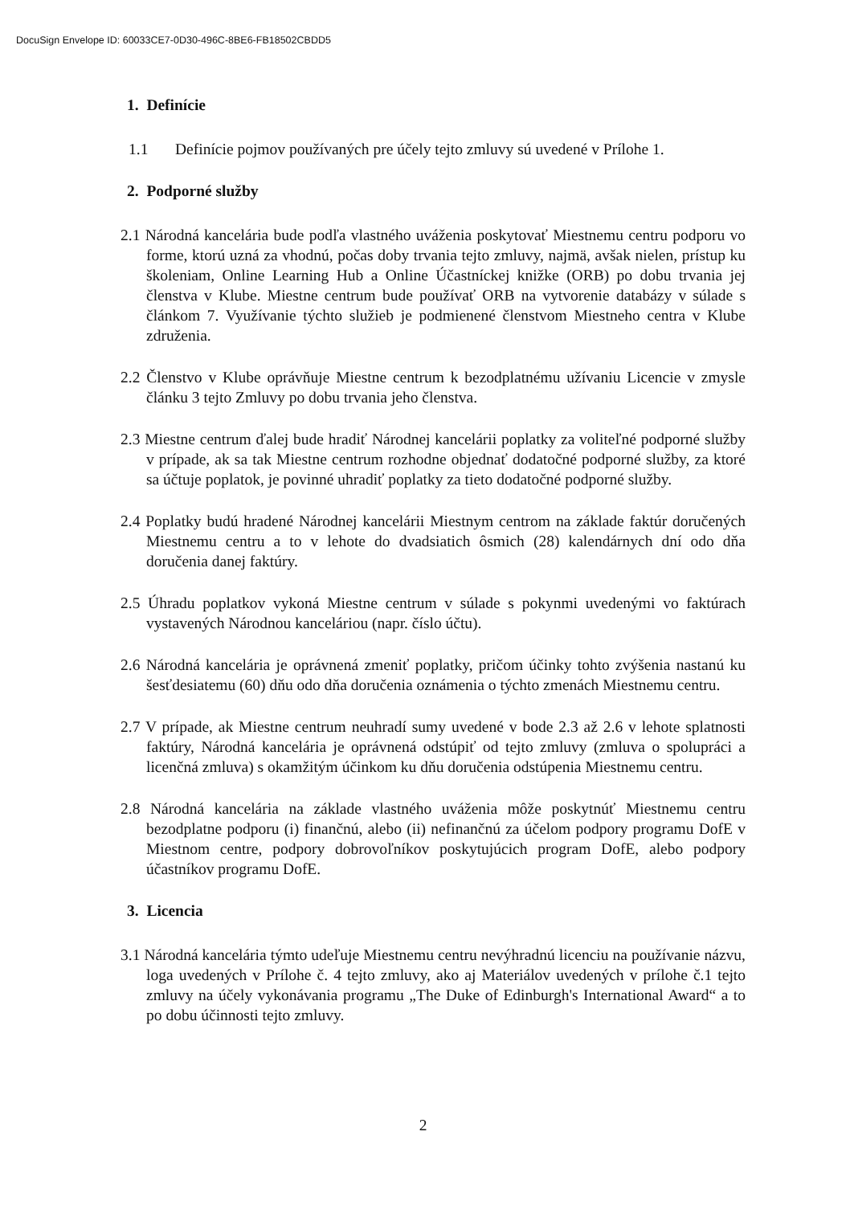DocuSign Envelope ID: 60033CE7-0D30-496C-8BE6-FB18502CBDD5
1. Definície
1.1 Definície pojmov používaných pre účely tejto zmluvy sú uvedené v Prílohe 1.
2. Podporné služby
2.1 Národná kancelária bude podľa vlastného uváženia poskytovať Miestnemu centru podporu vo forme, ktorú uzná za vhodnú, počas doby trvania tejto zmluvy, najmä, avšak nielen, prístup ku školeniam, Online Learning Hub a Online Účastníckej knižke (ORB) po dobu trvania jej členstva v Klube. Miestne centrum bude používať ORB na vytvorenie databázy v súlade s článkom 7. Využívanie týchto služieb je podmienené členstvom Miestneho centra v Klube združenia.
2.2 Členstvo v Klube oprávňuje Miestne centrum k bezodplatnému užívaniu Licencie v zmysle článku 3 tejto Zmluvy po dobu trvania jeho členstva.
2.3 Miestne centrum ďalej bude hradiť Národnej kancelárii poplatky za voliteľné podporné služby v prípade, ak sa tak Miestne centrum rozhodne objednať dodatočné podporné služby, za ktoré sa účtuje poplatok, je povinné uhradiť poplatky za tieto dodatočné podporné služby.
2.4 Poplatky budú hradené Národnej kancelárii Miestnym centrom na základe faktúr doručených Miestnemu centru a to v lehote do dvadsiatich ôsmich (28) kalendárnych dní odo dňa doručenia danej faktúry.
2.5 Úhradu poplatkov vykoná Miestne centrum v súlade s pokynmi uvedenými vo faktúrach vystavených Národnou kanceláriou (napr. číslo účtu).
2.6 Národná kancelária je oprávnená zmeniť poplatky, pričom účinky tohto zvýšenia nastanú ku šesťdesiatemu (60) dňu odo dňa doručenia oznámenia o týchto zmenách Miestnemu centru.
2.7 V prípade, ak Miestne centrum neuhradí sumy uvedené v bode 2.3 až 2.6 v lehote splatnosti faktúry, Národná kancelária je oprávnená odstúpiť od tejto zmluvy (zmluva o spolupráci a licenčná zmluva) s okamžitým účinkom ku dňu doručenia odstúpenia Miestnemu centru.
2.8 Národná kancelária na základe vlastného uváženia môže poskytnúť Miestnemu centru bezodplatne podporu (i) finančnú, alebo (ii) nefinančnú za účelom podpory programu DofE v Miestnom centre, podpory dobrovoľníkov poskytujúcich program DofE, alebo podpory účastníkov programu DofE.
3. Licencia
3.1 Národná kancelária týmto udeľuje Miestnemu centru nevýhradnú licenciu na používanie názvu, loga uvedených v Prílohe č. 4 tejto zmluvy, ako aj Materiálov uvedených v prílohe č.1 tejto zmluvy na účely vykonávania programu „The Duke of Edinburgh's International Award“ a to po dobu účinnosti tejto zmluvy.
2